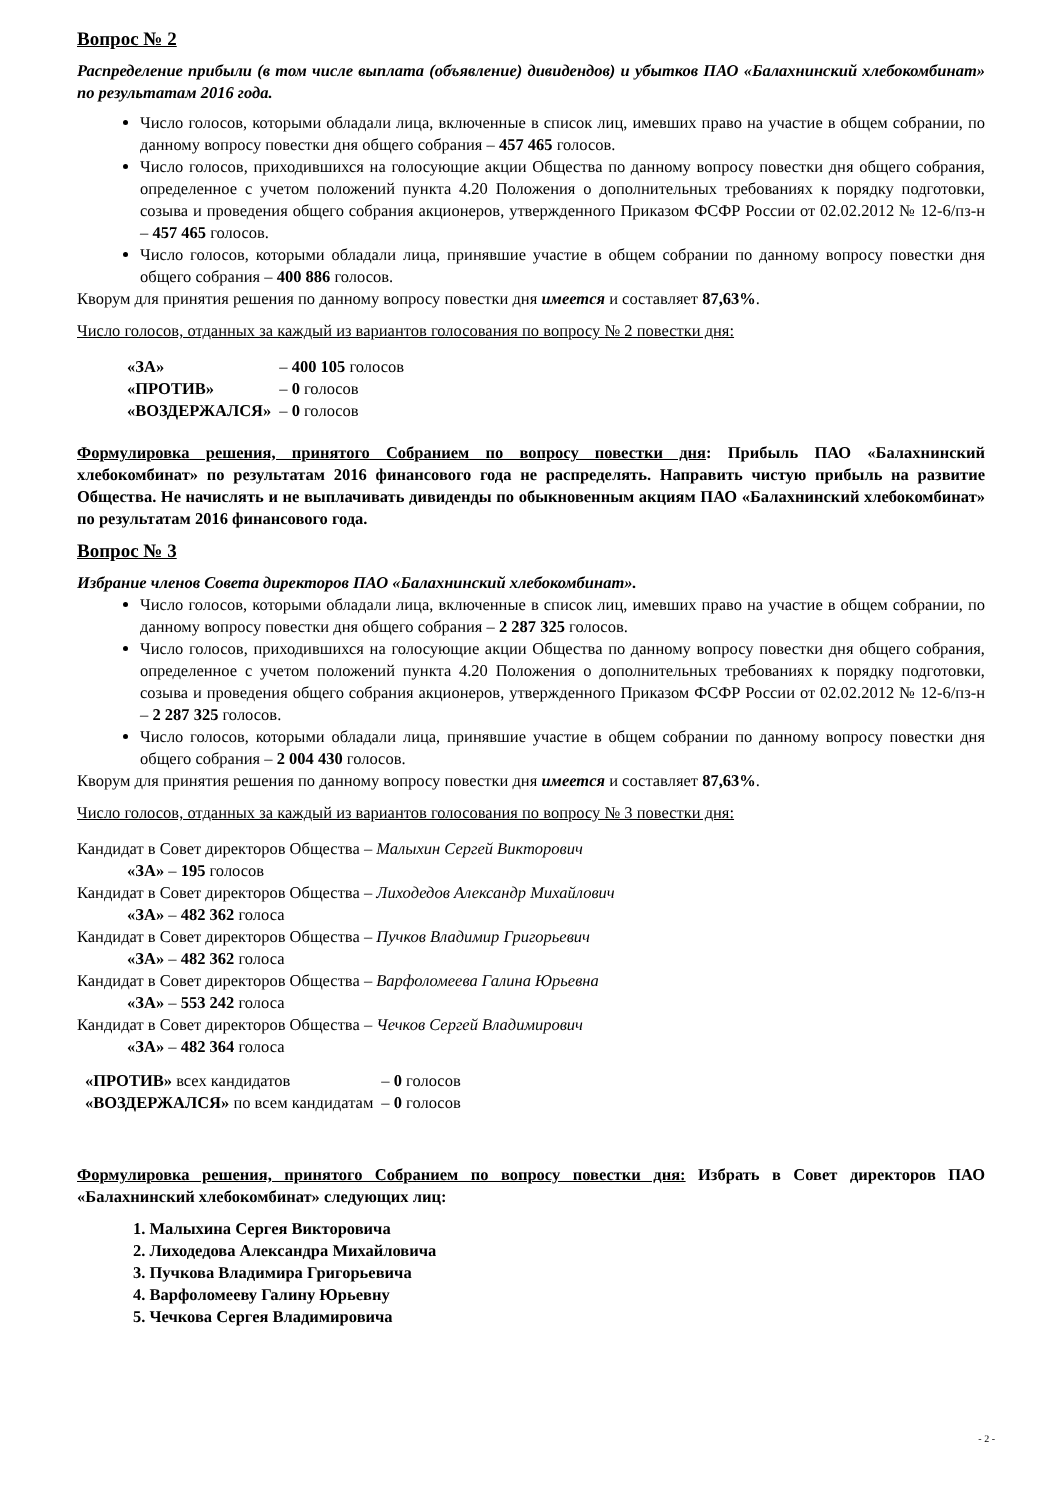Вопрос № 2
Распределение прибыли (в том числе выплата (объявление) дивидендов) и убытков ПАО «Балахнинский хлебокомбинат» по результатам 2016 года.
Число голосов, которыми обладали лица, включенные в список лиц, имевших право на участие в общем собрании, по данному вопросу повестки дня общего собрания – 457 465 голосов.
Число голосов, приходившихся на голосующие акции Общества по данному вопросу повестки дня общего собрания, определенное с учетом положений пункта 4.20 Положения о дополнительных требованиях к порядку подготовки, созыва и проведения общего собрания акционеров, утвержденного Приказом ФСФР России от 02.02.2012 № 12-6/пз-н – 457 465 голосов.
Число голосов, которыми обладали лица, принявшие участие в общем собрании по данному вопросу повестки дня общего собрания – 400 886 голосов.
Кворум для принятия решения по данному вопросу повестки дня имеется и составляет 87,63%.
Число голосов, отданных за каждый из вариантов голосования по вопросу № 2 повестки дня:
| «ЗА» | – 400 105 голосов |
| «ПРОТИВ» | – 0 голосов |
| «ВОЗДЕРЖАЛСЯ» | – 0 голосов |
Формулировка решения, принятого Собранием по вопросу повестки дня: Прибыль ПАО «Балахнинский хлебокомбинат» по результатам 2016 финансового года не распределять. Направить чистую прибыль на развитие Общества. Не начислять и не выплачивать дивиденды по обыкновенным акциям ПАО «Балахнинский хлебокомбинат» по результатам 2016 финансового года.
Вопрос № 3
Избрание членов Совета директоров ПАО «Балахнинский хлебокомбинат».
Число голосов, которыми обладали лица, включенные в список лиц, имевших право на участие в общем собрании, по данному вопросу повестки дня общего собрания – 2 287 325 голосов.
Число голосов, приходившихся на голосующие акции Общества по данному вопросу повестки дня общего собрания, определенное с учетом положений пункта 4.20 Положения о дополнительных требованиях к порядку подготовки, созыва и проведения общего собрания акционеров, утвержденного Приказом ФСФР России от 02.02.2012 № 12-6/пз-н – 2 287 325 голосов.
Число голосов, которыми обладали лица, принявшие участие в общем собрании по данному вопросу повестки дня общего собрания – 2 004 430 голосов.
Кворум для принятия решения по данному вопросу повестки дня имеется и составляет 87,63%.
Число голосов, отданных за каждый из вариантов голосования по вопросу № 3 повестки дня:
Кандидат в Совет директоров Общества – Малыхин Сергей Викторович
«ЗА» – 195 голосов
Кандидат в Совет директоров Общества – Лиходедов Александр Михайлович
«ЗА» – 482 362 голоса
Кандидат в Совет директоров Общества – Пучков Владимир Григорьевич
«ЗА» – 482 362 голоса
Кандидат в Совет директоров Общества – Варфоломеева Галина Юрьевна
«ЗА» – 553 242 голоса
Кандидат в Совет директоров Общества – Чечков Сергей Владимирович
«ЗА» – 482 364 голоса
| «ПРОТИВ» всех кандидатов | – 0 голосов |
| «ВОЗДЕРЖАЛСЯ» по всем кандидатам | – 0 голосов |
Формулировка решения, принятого Собранием по вопросу повестки дня: Избрать в Совет директоров ПАО «Балахнинский хлебокомбинат» следующих лиц:
1. Малыхина Сергея Викторовича
2. Лиходедова Александра Михайловича
3. Пучкова Владимира Григорьевича
4. Варфоломееву Галину Юрьевну
5. Чечкова Сергея Владимировича
- 2 -